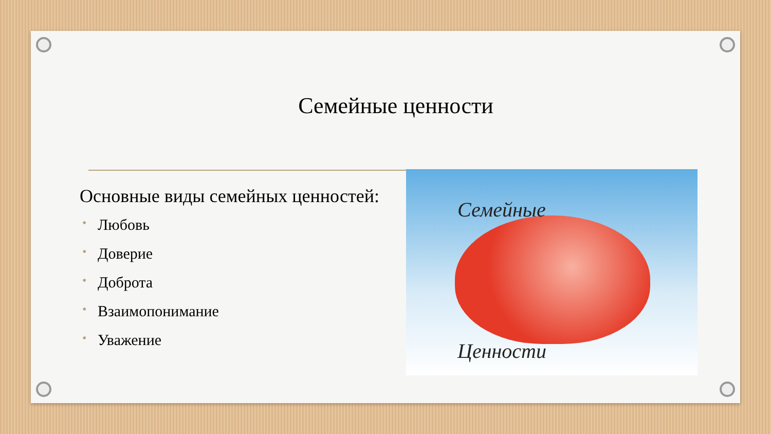Семейные ценности
Основные виды семейных ценностей:
• Любовь
• Доверие
• Доброта
• Взаимопонимание
• Уважение
Семейные
Ценности